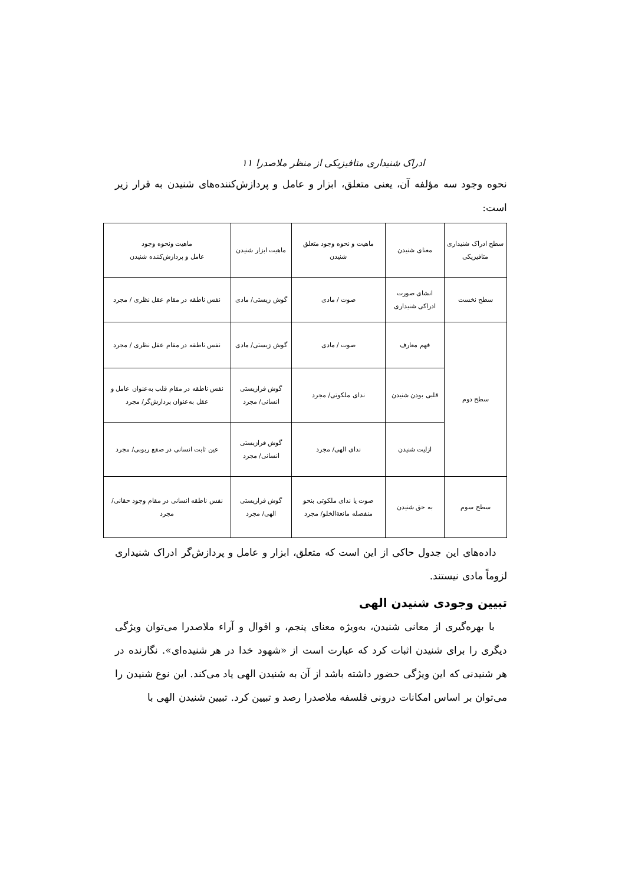ادراک شنیداری متافیزیکی از منظر ملاصدرا ۱۱
نحوه وجود سه مؤلفه آن، یعنی متعلق، ابزار و عامل و پردازش‌کننده‌های شنیدن به قرار زیر است:
| سطح ادراک شنیداری متافیزیکی | معنای شنیدن | ماهیت و نحوه وجود متعلق شنیدن | ماهیت ابزار شنیدن | ماهیت ونحوه وجود عامل و پردازش‌کننده شنیدن |
| سطح نخست | انشای صورت ادراکی شنیداری | صوت / مادی | گوش زیستی/ مادی | نفس ناطقه در مقام عقل نظری / مجرد |
| سطح دوم | فهم معارف | صوت / مادی | گوش زیستی/ مادی | نفس ناطقه در مقام عقل نظری / مجرد |
| | قلبی بودن شنیدن | ندای ملکوتی/ مجرد | گوش فرازیستی انسانی/ مجرد | نفس ناطقه در مقام قلب به‌عنوان عامل و عقل به‌عنوان پردازش‌گر/ مجرد |
| | ازلیت شنیدن | ندای الهی/ مجرد | گوش فرازیستی انسانی/ مجرد | عین ثابت انسانی در صقع ربوبی/ مجرد |
| سطح سوم | به حق شنیدن | صوت یا ندای ملکوتی بنحو منفصله مانعة‌الخلو/ مجرد | گوش فرازیستی الهی/ مجرد | نفس ناطقه انسانی در مقام وجود حقانی/ مجرد |
داده‌های این جدول حاکی از این است که متعلق، ابزار و عامل و پردازش‌گر ادراک شنیداری لزوماً مادی نیستند.
تبیین وجودی شنیدن الهی
با بهره‌گیری از معانی شنیدن، به‌ویژه معنای پنجم، و اقوال و آراء ملاصدرا می‌توان ویژگی دیگری را برای شنیدن اثبات کرد که عبارت است از «شهود خدا در هر شنیده‌ای». نگارنده در هر شنیدنی که این ویژگی حضور داشته باشد از آن به شنیدن الهی یاد می‌کند. این نوع شنیدن را می‌توان بر اساس امکانات درونی فلسفه ملاصدرا رصد و تبیین کرد. تبیین شنیدن الهی با